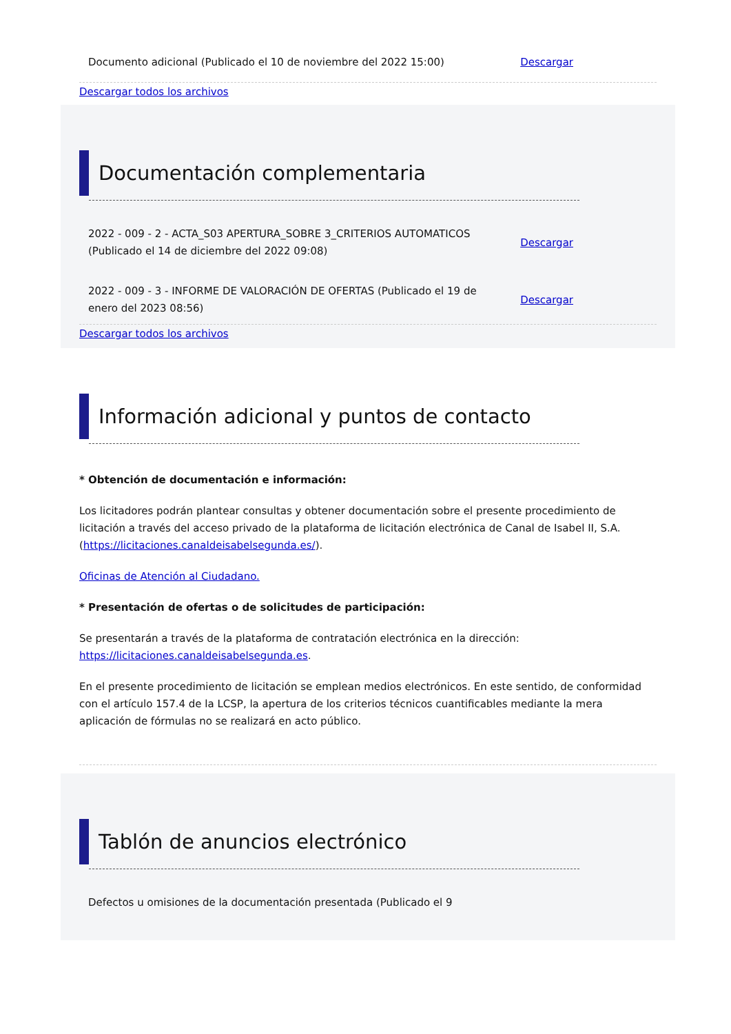Documento adicional (Publicado el 10 de noviembre del 2022 15:00) Descargar
Descargar todos los archivos
Documentación complementaria
2022 - 009 - 2 - ACTA_S03 APERTURA_SOBRE 3_CRITERIOS AUTOMATICOS (Publicado el 14 de diciembre del 2022 09:08) Descargar
2022 - 009 - 3 - INFORME DE VALORACIÓN DE OFERTAS (Publicado el 19 de enero del 2023 08:56) Descargar
Descargar todos los archivos
Información adicional y puntos de contacto
* Obtención de documentación e información:
Los licitadores podrán plantear consultas y obtener documentación sobre el presente procedimiento de licitación a través del acceso privado de la plataforma de licitación electrónica de Canal de Isabel II, S.A. (https://licitaciones.canaldeisabelsegunda.es/).
Oficinas de Atención al Ciudadano.
* Presentación de ofertas o de solicitudes de participación:
Se presentarán a través de la plataforma de contratación electrónica en la dirección: https://licitaciones.canaldeisabelsegunda.es.
En el presente procedimiento de licitación se emplean medios electrónicos. En este sentido, de conformidad con el artículo 157.4 de la LCSP, la apertura de los criterios técnicos cuantificables mediante la mera aplicación de fórmulas no se realizará en acto público.
Tablón de anuncios electrónico
Defectos u omisiones de la documentación presentada (Publicado el 9